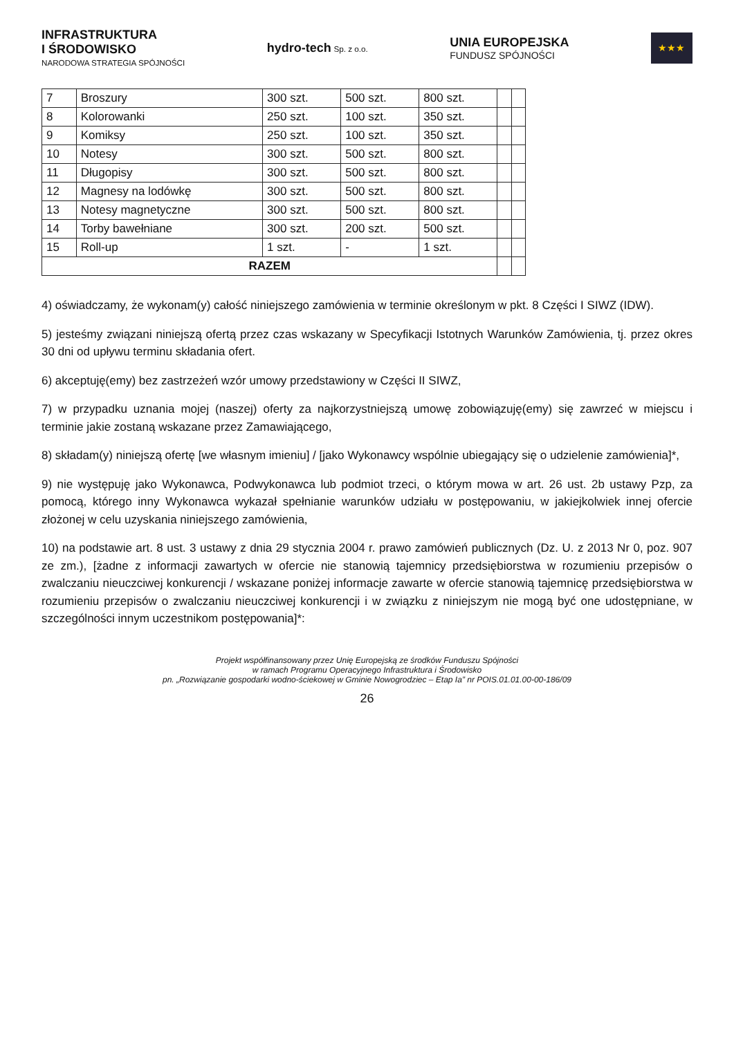INFRASTRUKTURA
I ŚRODOWISKO
NARODOWA STRATEGIA SPÓJNOŚCI
hydro-tech Sp. z o.o.
UNIA EUROPEJSKA
FUNDUSZ SPÓJNOŚCI
★★★
| 7 | Broszury | 300 szt. | 500 szt. | 800 szt. | | |
| 8 | Kolorowanki | 250 szt. | 100 szt. | 350 szt. | | |
| 9 | Komiksy | 250 szt. | 100 szt. | 350 szt. | | |
| 10 | Notesy | 300 szt. | 500 szt. | 800 szt. | | |
| 11 | Długopisy | 300 szt. | 500 szt. | 800 szt. | | |
| 12 | Magnesy na lodówkę | 300 szt. | 500 szt. | 800 szt. | | |
| 13 | Notesy magnetyczne | 300 szt. | 500 szt. | 800 szt. | | |
| 14 | Torby bawełniane | 300 szt. | 200 szt. | 500 szt. | | |
| 15 | Roll-up | 1 szt. | - | 1 szt. | | |
| RAZEM | | | | | | |
4) oświadczamy, że wykonam(y) całość niniejszego zamówienia w terminie określonym w pkt. 8 Części I SIWZ (IDW).
5) jesteśmy związani niniejszą ofertą przez czas wskazany w Specyfikacji Istotnych Warunków Zamówienia, tj. przez okres 30 dni od upływu terminu składania ofert.
6) akceptuję(emy) bez zastrzeżeń wzór umowy przedstawiony w Części II SIWZ,
7) w przypadku uznania mojej (naszej) oferty za najkorzystniejszą umowę zobowiązuję(emy) się zawrzeć w miejscu i terminie jakie zostaną wskazane przez Zamawiającego,
8) składam(y) niniejszą ofertę [we własnym imieniu] / [jako Wykonawcy wspólnie ubiegający się o udzielenie zamówienia]*,
9) nie występuję jako Wykonawca, Podwykonawca lub podmiot trzeci, o którym mowa w art. 26 ust. 2b ustawy Pzp, za pomocą, którego inny Wykonawca wykazał spełnianie warunków udziału w postępowaniu, w jakiejkolwiek innej ofercie złożonej w celu uzyskania niniejszego zamówienia,
10) na podstawie art. 8 ust. 3 ustawy z dnia 29 stycznia 2004 r. prawo zamówień publicznych (Dz. U. z 2013 Nr 0, poz. 907 ze zm.), [żadne z informacji zawartych w ofercie nie stanowią tajemnicy przedsiębiorstwa w rozumieniu przepisów o zwalczaniu nieuczciwej konkurencji / wskazane poniżej informacje zawarte w ofercie stanowią tajemnicę przedsiębiorstwa w rozumieniu przepisów o zwalczaniu nieuczciwej konkurencji i w związku z niniejszym nie mogą być one udostępniane, w szczególności innym uczestnikom postępowania]*:
Projekt współfinansowany przez Unię Europejską ze środków Funduszu Spójności
w ramach Programu Operacyjnego Infrastruktura i Środowisko
pn. „Rozwiązanie gospodarki wodno-ściekowej w Gminie Nowogrodziec – Etap Ia” nr POIS.01.01.00-00-186/09
26